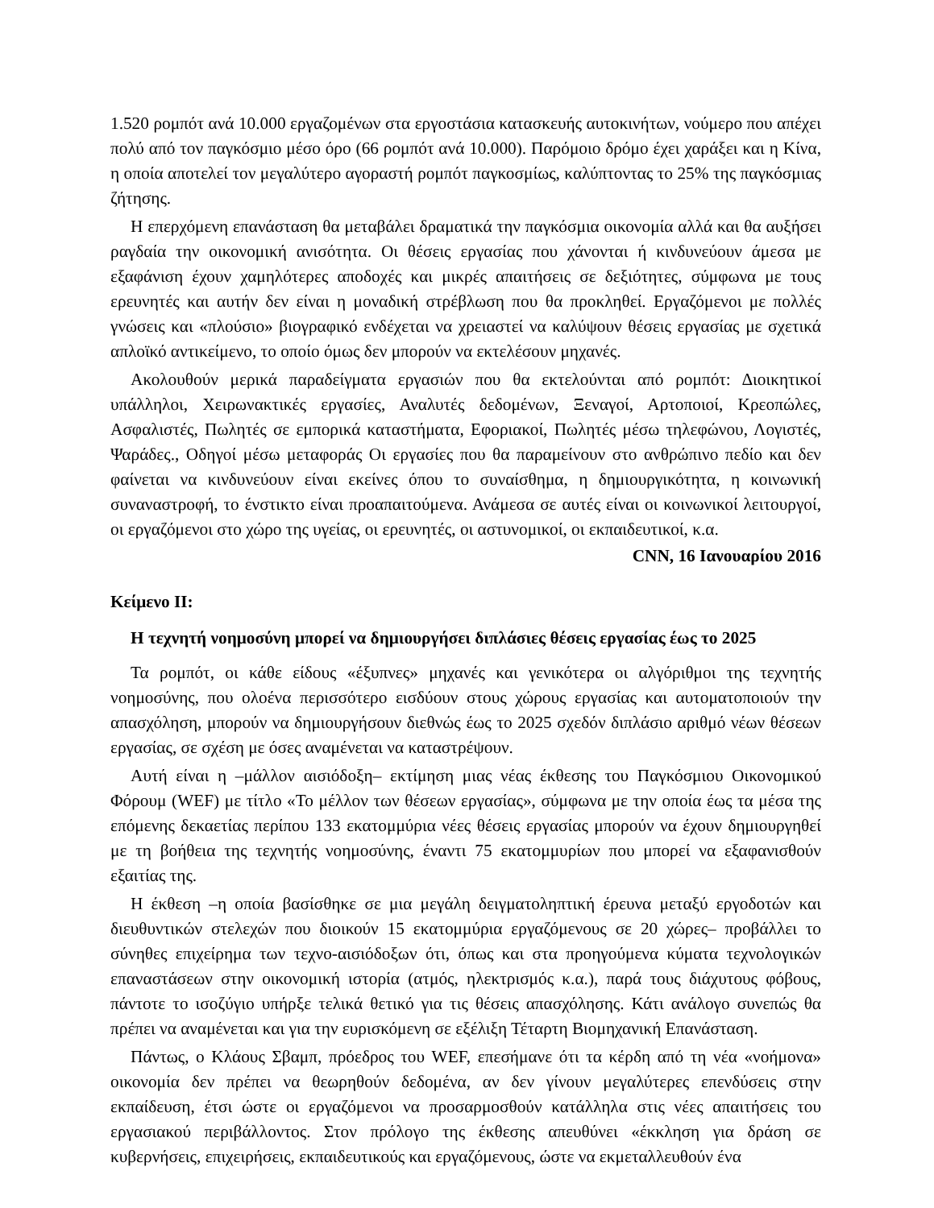1.520 ρομπότ ανά 10.000 εργαζομένων στα εργοστάσια κατασκευής αυτοκινήτων, νούμερο που απέχει πολύ από τον παγκόσμιο μέσο όρο (66 ρομπότ ανά 10.000). Παρόμοιο δρόμο έχει χαράξει και η Κίνα, η οποία αποτελεί τον μεγαλύτερο αγοραστή ρομπότ παγκοσμίως, καλύπτοντας το 25% της παγκόσμιας ζήτησης.
Η επερχόμενη επανάσταση θα μεταβάλει δραματικά την παγκόσμια οικονομία αλλά και θα αυξήσει ραγδαία την οικονομική ανισότητα. Οι θέσεις εργασίας που χάνονται ή κινδυνεύουν άμεσα με εξαφάνιση έχουν χαμηλότερες αποδοχές και μικρές απαιτήσεις σε δεξιότητες, σύμφωνα με τους ερευνητές και αυτήν δεν είναι η μοναδική στρέβλωση που θα προκληθεί. Εργαζόμενοι με πολλές γνώσεις και «πλούσιο» βιογραφικό ενδέχεται να χρειαστεί να καλύψουν θέσεις εργασίας με σχετικά απλοϊκό αντικείμενο, το οποίο όμως δεν μπορούν να εκτελέσουν μηχανές.
Ακολουθούν μερικά παραδείγματα εργασιών που θα εκτελούνται από ρομπότ: Διοικητικοί υπάλληλοι, Χειρωνακτικές εργασίες, Αναλυτές δεδομένων, Ξεναγοί, Αρτοποιοί, Κρεοπώλες, Ασφαλιστές, Πωλητές σε εμπορικά καταστήματα, Εφοριακοί, Πωλητές μέσω τηλεφώνου, Λογιστές, Ψαράδες., Οδηγοί μέσω μεταφοράς Οι εργασίες που θα παραμείνουν στο ανθρώπινο πεδίο και δεν φαίνεται να κινδυνεύουν είναι εκείνες όπου το συναίσθημα, η δημιουργικότητα, η κοινωνική συναναστροφή, το ένστικτο είναι προαπαιτούμενα. Ανάμεσα σε αυτές είναι οι κοινωνικοί λειτουργοί, οι εργαζόμενοι στο χώρο της υγείας, οι ερευνητές, οι αστυνομικοί, οι εκπαιδευτικοί, κ.α.
CNN, 16 Ιανουαρίου 2016
Κείμενο ΙΙ:
Η τεχνητή νοημοσύνη μπορεί να δημιουργήσει διπλάσιες θέσεις εργασίας έως το 2025
Τα ρομπότ, οι κάθε είδους «έξυπνες» μηχανές και γενικότερα οι αλγόριθμοι της τεχνητής νοημοσύνης, που ολοένα περισσότερο εισδύουν στους χώρους εργασίας και αυτοματοποιούν την απασχόληση, μπορούν να δημιουργήσουν διεθνώς έως το 2025 σχεδόν διπλάσιο αριθμό νέων θέσεων εργασίας, σε σχέση με όσες αναμένεται να καταστρέψουν.
Αυτή είναι η –μάλλον αισιόδοξη– εκτίμηση μιας νέας έκθεσης του Παγκόσμιου Οικονομικού Φόρουμ (WEF) με τίτλο «Το μέλλον των θέσεων εργασίας», σύμφωνα με την οποία έως τα μέσα της επόμενης δεκαετίας περίπου 133 εκατομμύρια νέες θέσεις εργασίας μπορούν να έχουν δημιουργηθεί με τη βοήθεια της τεχνητής νοημοσύνης, έναντι 75 εκατομμυρίων που μπορεί να εξαφανισθούν εξαιτίας της.
Η έκθεση –η οποία βασίσθηκε σε μια μεγάλη δειγματοληπτική έρευνα μεταξύ εργοδοτών και διευθυντικών στελεχών που διοικούν 15 εκατομμύρια εργαζόμενους σε 20 χώρες– προβάλλει το σύνηθες επιχείρημα των τεχνο-αισιόδοξων ότι, όπως και στα προηγούμενα κύματα τεχνολογικών επαναστάσεων στην οικονομική ιστορία (ατμός, ηλεκτρισμός κ.α.), παρά τους διάχυτους φόβους, πάντοτε το ισοζύγιο υπήρξε τελικά θετικό για τις θέσεις απασχόλησης. Κάτι ανάλογο συνεπώς θα πρέπει να αναμένεται και για την ευρισκόμενη σε εξέλιξη Τέταρτη Βιομηχανική Επανάσταση.
Πάντως, ο Κλάους Σβαμπ, πρόεδρος του WEF, επεσήμανε ότι τα κέρδη από τη νέα «νοήμονα» οικονομία δεν πρέπει να θεωρηθούν δεδομένα, αν δεν γίνουν μεγαλύτερες επενδύσεις στην εκπαίδευση, έτσι ώστε οι εργαζόμενοι να προσαρμοσθούν κατάλληλα στις νέες απαιτήσεις του εργασιακού περιβάλλοντος. Στον πρόλογο της έκθεσης απευθύνει «έκκληση για δράση σε κυβερνήσεις, επιχειρήσεις, εκπαιδευτικούς και εργαζόμενους, ώστε να εκμεταλλευθούν ένα